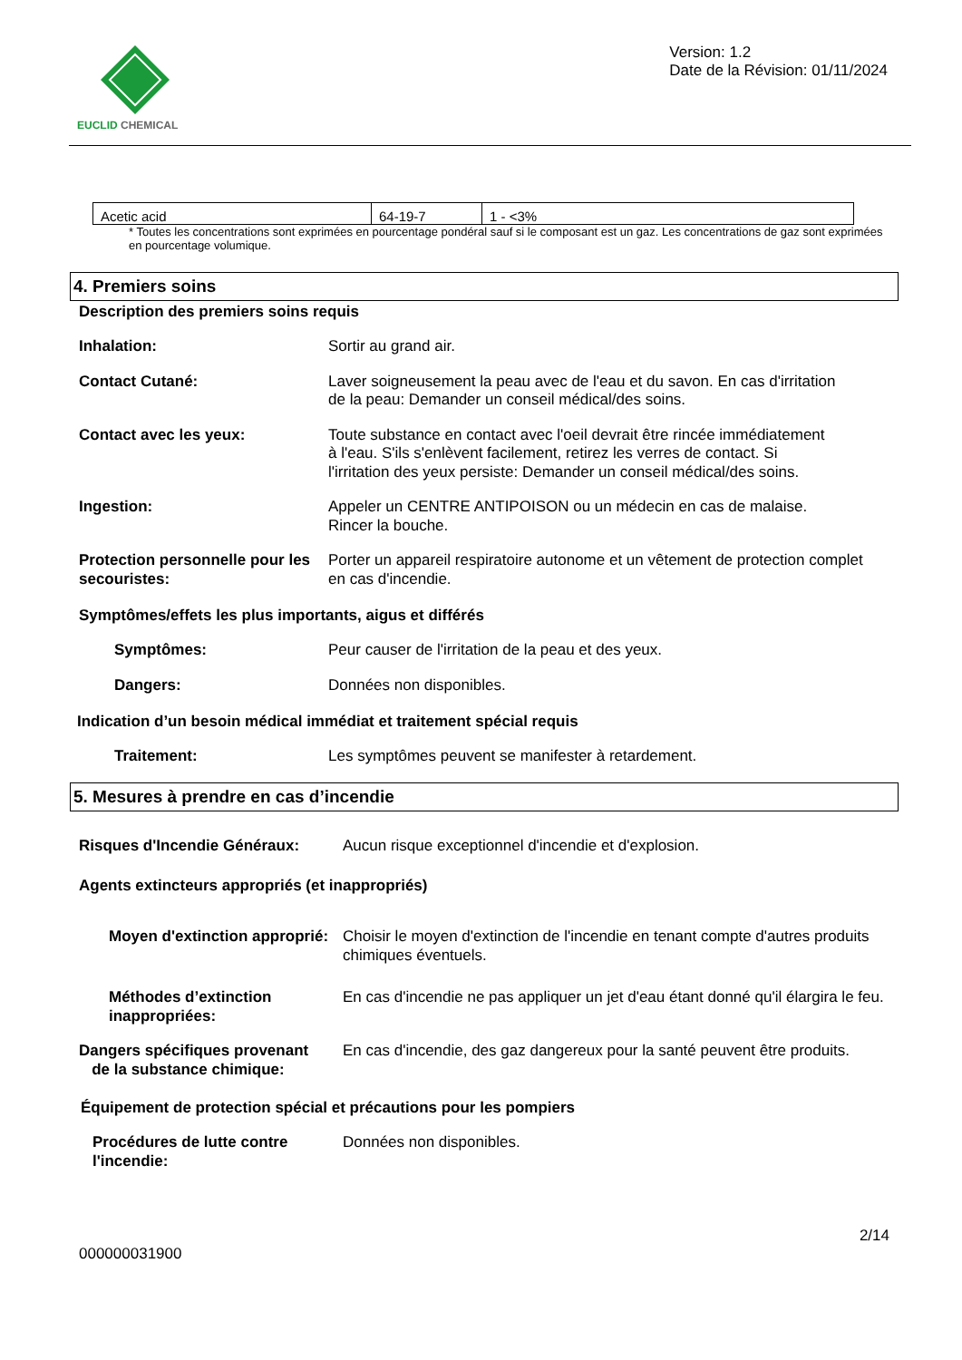EUCLID CHEMICAL
Version: 1.2
Date de la Révision: 01/11/2024
| Acetic acid | 64-19-7 | 1 - <3% |
* Toutes les concentrations sont exprimées en pourcentage pondéral sauf si le composant est un gaz. Les concentrations de gaz sont exprimées en pourcentage volumique.
4. Premiers soins
Description des premiers soins requis
Inhalation: Sortir au grand air.
Contact Cutané: Laver soigneusement la peau avec de l'eau et du savon. En cas d'irritation de la peau: Demander un conseil médical/des soins.
Contact avec les yeux: Toute substance en contact avec l'oeil devrait être rincée immédiatement à l'eau. S'ils s'enlèvent facilement, retirez les verres de contact. Si l'irritation des yeux persiste: Demander un conseil médical/des soins.
Ingestion: Appeler un CENTRE ANTIPOISON ou un médecin en cas de malaise. Rincer la bouche.
Protection personnelle pour les secouristes:
Porter un appareil respiratoire autonome et un vêtement de protection complet en cas d'incendie.
Symptômes/effets les plus importants, aigus et différés
Symptômes: Peur causer de l'irritation de la peau et des yeux.
Dangers: Données non disponibles.
Indication d’un besoin médical immédiat et traitement spécial requis
Traitement: Les symptômes peuvent se manifester à retardement.
5. Mesures à prendre en cas d’incendie
Risques d'Incendie Généraux: Aucun risque exceptionnel d'incendie et d'explosion.
Agents extincteurs appropriés (et inappropriés)
Moyen d'extinction approprié:
Choisir le moyen d'extinction de l'incendie en tenant compte d'autres produits chimiques éventuels.
Méthodes d’extinction inappropriées:
En cas d'incendie ne pas appliquer un jet d'eau étant donné qu'il élargira le feu.
Dangers spécifiques provenant
de la substance chimique:
En cas d'incendie, des gaz dangereux pour la santé peuvent être produits.
Équipement de protection spécial et précautions pour les pompiers
Procédures de lutte contre l'incendie:
Données non disponibles.
000000031900
2/14